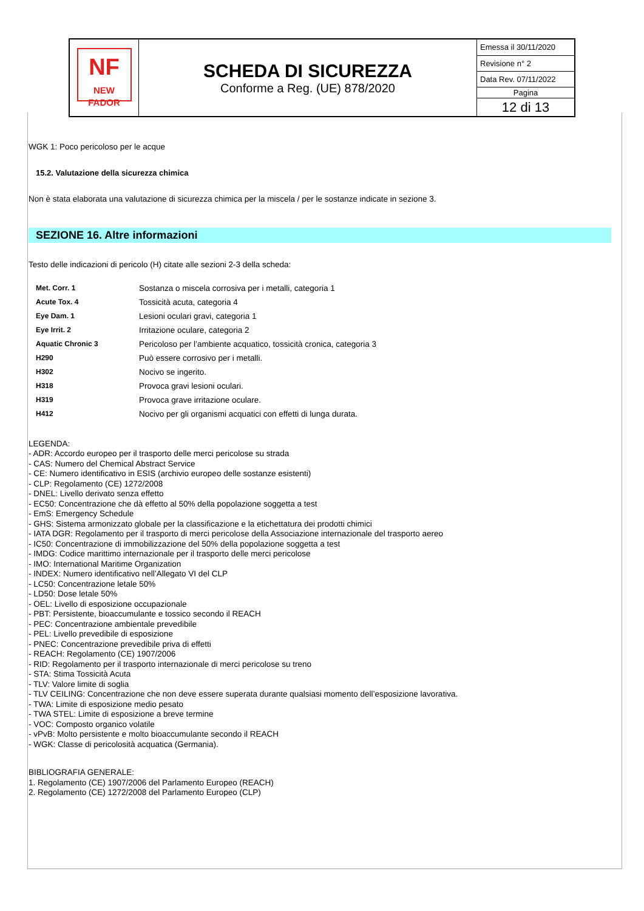| NF NEW FADOR | SCHEDA DI SICUREZZA Conforme a Reg. (UE) 878/2020 | Emessa il 30/11/2020 |
| | | Revisione n° 2 |
| | | Data Rev. 07/11/2022 |
| | | Pagina |
| | | 12 di 13 |
WGK 1: Poco pericoloso per le acque
15.2. Valutazione della sicurezza chimica
Non è stata elaborata una valutazione di sicurezza chimica per la miscela / per le sostanze indicate in sezione 3.
SEZIONE 16. Altre informazioni
Testo delle indicazioni di pericolo (H) citate alle sezioni 2-3 della scheda:
| Met. Corr. 1 | Sostanza o miscela corrosiva per i metalli, categoria 1 |
| Acute Tox. 4 | Tossicità acuta, categoria 4 |
| Eye Dam. 1 | Lesioni oculari gravi, categoria 1 |
| Eye Irrit. 2 | Irritazione oculare, categoria 2 |
| Aquatic Chronic 3 | Pericoloso per l’ambiente acquatico, tossicità cronica, categoria 3 |
| H290 | Può essere corrosivo per i metalli. |
| H302 | Nocivo se ingerito. |
| H318 | Provoca gravi lesioni oculari. |
| H319 | Provoca grave irritazione oculare. |
| H412 | Nocivo per gli organismi acquatici con effetti di lunga durata. |
LEGENDA:
- ADR: Accordo europeo per il trasporto delle merci pericolose su strada
- CAS: Numero del Chemical Abstract Service
- CE: Numero identificativo in ESIS (archivio europeo delle sostanze esistenti)
- CLP: Regolamento (CE) 1272/2008
- DNEL: Livello derivato senza effetto
- EC50: Concentrazione che dà effetto al 50% della popolazione soggetta a test
- EmS: Emergency Schedule
- GHS: Sistema armonizzato globale per la classificazione e la etichettatura dei prodotti chimici
- IATA DGR: Regolamento per il trasporto di merci pericolose della Associazione internazionale del trasporto aereo
- IC50: Concentrazione di immobilizzazione del 50% della popolazione soggetta a test
- IMDG: Codice marittimo internazionale per il trasporto delle merci pericolose
- IMO: International Maritime Organization
- INDEX: Numero identificativo nell’Allegato VI del CLP
- LC50: Concentrazione letale 50%
- LD50: Dose letale 50%
- OEL: Livello di esposizione occupazionale
- PBT: Persistente, bioaccumulante e tossico secondo il REACH
- PEC: Concentrazione ambientale prevedibile
- PEL: Livello prevedibile di esposizione
- PNEC: Concentrazione prevedibile priva di effetti
- REACH: Regolamento (CE) 1907/2006
- RID: Regolamento per il trasporto internazionale di merci pericolose su treno
- STA: Stima Tossicità Acuta
- TLV: Valore limite di soglia
- TLV CEILING: Concentrazione che non deve essere superata durante qualsiasi momento dell’esposizione lavorativa.
- TWA: Limite di esposizione medio pesato
- TWA STEL: Limite di esposizione a breve termine
- VOC: Composto organico volatile
- vPvB: Molto persistente e molto bioaccumulante secondo il REACH
- WGK: Classe di pericolosità acquatica (Germania).
BIBLIOGRAFIA GENERALE:
1. Regolamento (CE) 1907/2006 del Parlamento Europeo (REACH)
2. Regolamento (CE) 1272/2008 del Parlamento Europeo (CLP)